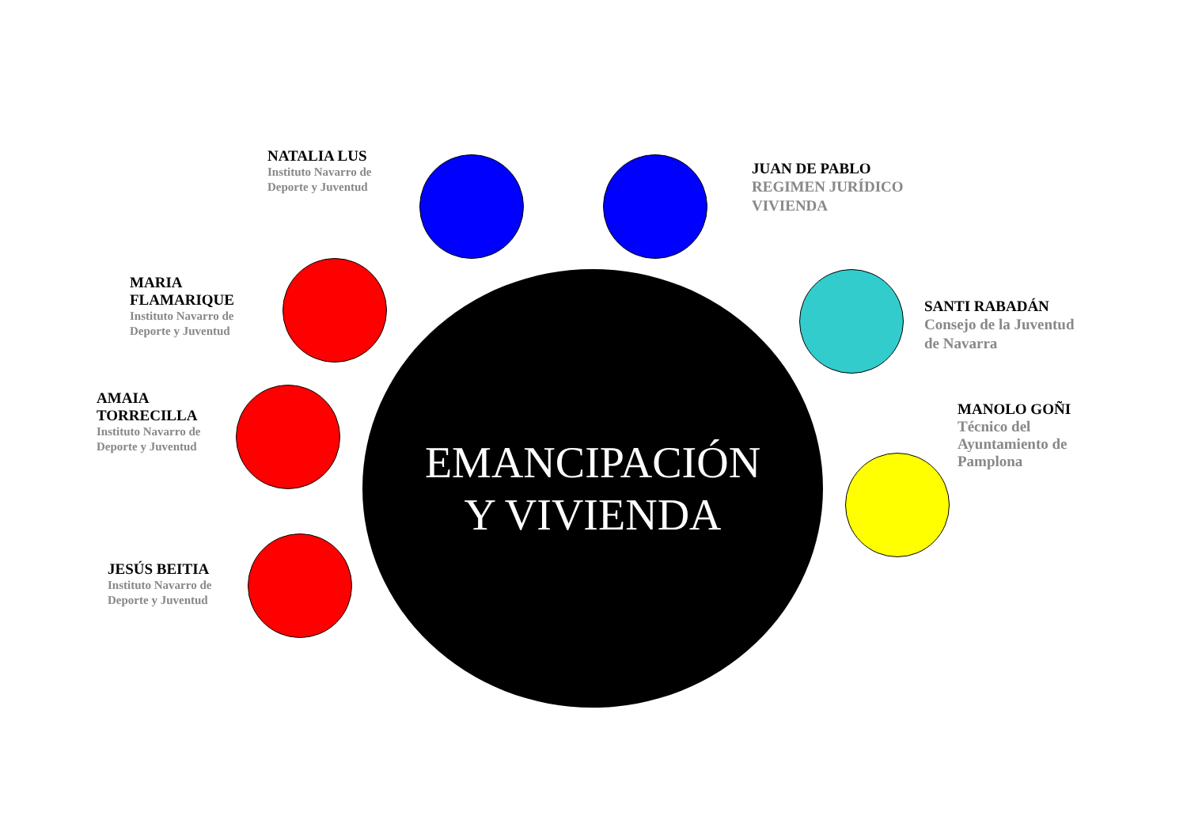NATALIA LUS
Instituto Navarro de Deporte y Juventud
JUAN DE PABLO
REGIMEN JURÍDICO VIVIENDA
MARIA FLAMARIQUE
Instituto Navarro de Deporte y Juventud
SANTI RABADÁN
Consejo de la Juventud de Navarra
AMAIA TORRECILLA
Instituto Navarro de Deporte y Juventud
EMANCIPACIÓN
Y VIVIENDA
MANOLO GOÑI
Técnico del Ayuntamiento de Pamplona
JESÚS BEITIA
Instituto Navarro de Deporte y Juventud